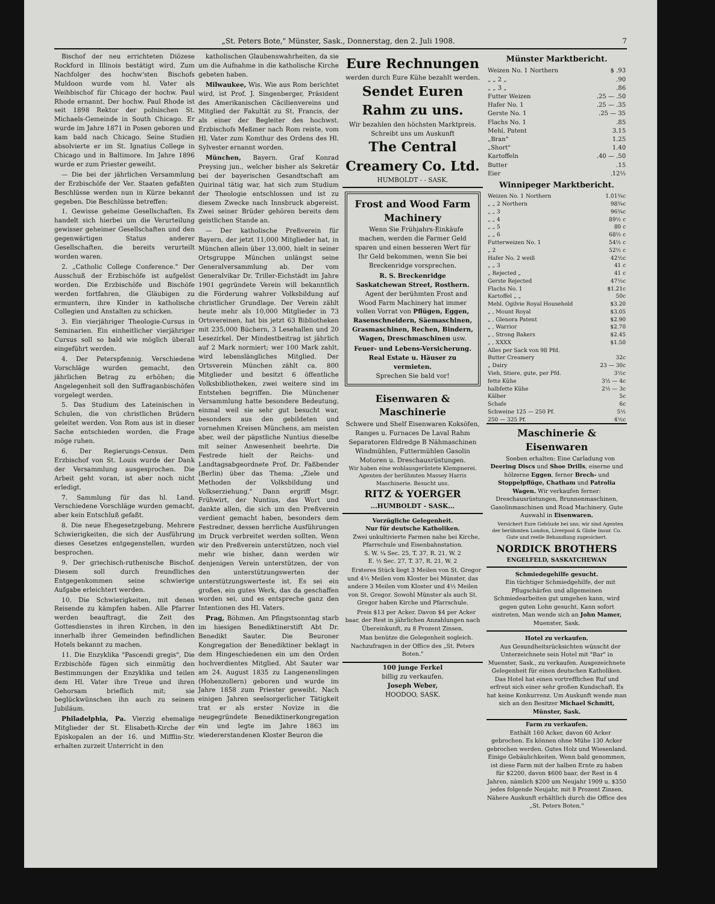„St. Peters Bote," Münster, Sask., Donnerstag, den 2. Juli 1908. 7
Bischof der neu errichteten Diözese Rockford in Illinois bestätigt wird. Zum Nachfolger des hochw'sten Bischofs Muldoon wurde vom hl. Vater als Weihbischof für Chicago der hochw. Paul Rhode ernannt. Der hochw. Paul Rhode ist seit 1898 Rektor der polnischen St. Michaels-Gemeinde in South Chicago. Er wurde im Jahre 1871 in Posen geboren und kam bald nach Chicago. Seine Studien absolvierte er im St. Ignatius College in Chicago und in Baltimore. Im Jahre 1896 wurde er zum Priester geweiht.
— Die bei der jährlichen Versammlung der Erzbischöfe der Ver. Staaten gefaßten Beschlüsse werden nun in Kürze bekannt gegeben. Die Beschlüsse betreffen:
1. Gewisse geheime Gesellschaften. Es handelt sich hierbei um die Verurteilung gewisser geheimer Gesellschaften und den gegenwärtigen Status anderer Gesellschaften, die bereits verurteilt worden waren.
2. „Catholic College Conference." Der Ausschuß der Erzbischöfe ist aufgelöst worden. Die Erzbischöfe und Bischöfe werden fortfahren, die Gläubigen zu ermuntern, ihre Kinder in katholische Collegien und Anstalten zu schicken.
3. Ein vierjähriger Theologie-Cursus in Seminarien. Ein einheitlicher vierjähriger Cursus soll so bald wie möglich überall eingeführt werden.
4. Der Peterspfennig. Verschiedene Vorschläge wurden gemacht, den jährlichen Betrag zu erhöhen; die Angelegenheit soll den Suffraganbischöfen vorgelegt werden.
5. Das Studium des Lateinischen in Schulen, die von christlichen Brüdern geleitet werden. Von Rom aus ist in dieser Sache entschieden worden, die Frage möge ruhen.
6. Der Regierungs-Census. Dem Erzbischof von St. Louis wurde der Dank der Versammlung ausgesprochen. Die Arbeit geht voran, ist aber noch nicht erledigt.
7. Sammlung für das hl. Land. Verschiedene Vorschläge wurden gemacht, aber kein Entschluß gefaßt.
8. Die neue Ehegesetzgebung. Mehrere Schwierigkeiten, die sich der Ausführung dieses Gesetzes entgegenstellen, wurden besprochen.
9. Der griechisch-ruthenische Bischof. Diesem soll durch freundliches Entgegenkommen seine schwierige Aufgabe erleichtert werden.
10. Die Schwierigkeiten, mit denen Reisende zu kämpfen haben. Alle Pfarrer werden beauftragt, die Zeit des Gottesdienstes in ihren Kirchen, in den innerhalb ihrer Gemeinden befindlichen Hotels bekannt zu machen.
11. Die Enzyklika "Pascendi gregis", Die Erzbischöfe fügen sich einmütig den Bestimmungen der Enzyklika und teilen dem Hl. Vater ihre Treue und ihren Gehorsam brieflich mit; sie beglückwünschen ihn auch zu seinem Jubiläum.
Philadelphia, Pa. Vierzig ehemalige Mitglieder der St. Elisabeth-Kirche der Episkopalen an der 16. und Mifflin-Str. erhalten zurzeit Unterricht in den
katholischen Glaubenswahrheiten, da sie um die Aufnahme in die katholische Kirche gebeten haben.
Milwaukee, Wis. Wie aus Rom berichtet wird, ist Prof. J. Singenberger, Präsident des Amerikanischen Cäcilienvereins und Mitglied der Fakultät zu St. Francis, der als einer der Begleiter des hochwst. Erzbischofs Meßmer nach Rom reiste, vom Hl. Vater zum Komthur des Ordens des Hl. Sylvester ernannt worden.
München, Bayern. Graf Konrad Preysing jun., welcher bisher als Sekretär bei der bayerischen Gesandtschaft am Quirinal tätig war, hat sich zum Studium der Theologie entschlossen und ist zu diesem Zwecke nach Innsbruck abgereist. Zwei seiner Brüder gehören bereits dem geistlichen Stande an.
— Der katholische Preßverein für Bayern, der jetzt 11,000 Mitglieder hat, in München allein über 13,000, hielt in seiner Ortsgruppe München unlängst seine Generalversammlung ab. Der vom Generalvikar Dr. Triller-Eichstädt im Jahre 1901 gegründete Verein will bekanntlich die Förderung wahrer Volksbildung auf christlicher Grundlage. Der Verein zählt heute mehr als 10,000 Mitglieder in 73 Ortsvereinen, hat bis jetzt 63 Bibliotheken mit 235,000 Büchern, 3 Lesehallen und 20 Lesezirkel. Der Mindestbeitrag ist jährlich auf 2 Mark normiert; wer 100 Mark zahlt, wird lebenslängliches Mitglied. Der Ortsverein München zählt ca. 800 Mitglieder und besitzt 6 öffentliche Volksbibliotheken, zwei weitere sind im Entstehen begriffen. Die Münchener Versammlung hatte besondere Bedeutung, einmal weil sie sehr gut besucht war, besonders aus den gebildeten und vornehmen Kreisen Münchens, am meisten aber, weil der päpstliche Nuntius dieselbe mit seiner Anwesenheit beehrte. Die Festrede hielt der Reichs- und Landtagsabgeordnete Prof. Dr. Faßbender (Berlin) über das Thema: „Ziele und Methoden der Volksbildung und Volkserziehung." Dann ergriff Msgr. Frühwirt, der Nuntius, das Wort und dankte allen, die sich um den Preßverein verdient gemacht haben, besonders dem Festredner, dessen herrliche Ausführungen im Druck verbreitet werden sollten. Wenn wir den Preßverein unterstützen, noch viel mehr wie bisher, dann werden wir denjenigen Verein unterstützen, der von den unterstützungswerten der unterstützungswerteste ist. Es sei ein großes, ein gutes Werk, das da geschaffen worden sei, und es entspreche ganz den Intentionen des Hl. Vaters.
Prag, Böhmen. Am Pfingstsonntag starb im hiesigen Benediktinerstift Abt Dr. Benedikt Sauter. Die Beuroner Kongregation der Benediktiner beklagt in dem Hingeschiedenen ein um den Orden hochverdientes Mitglied. Abt Sauter war am 24. August 1835 zu Langenenslingen (Hohenzollern) geboren und wurde im Jahre 1858 zum Priester geweiht. Nach einigen Jahren seelsorgerlicher Tätigkeit trat er als erster Novize in die neugegründete Benediktinerkongregation ein und legte im Jahre 1863 im wiedererstandenen Kloster Beuron die
Eure Rechnungen
werden durch Eure Kühe bezahlt werden.
Sendet Euren Rahm zu uns.
Wir bezahlen den höchsten Marktpreis.
Schreibt uns um Auskunft
The Central Creamery Co. Ltd.
HUMBOLDT - - SASK.
Frost and Wood Farm Machinery
Wenn Sie Frühjahrs-Einkäufe machen, werden die Farmer Geld sparen und einen besseren Wert für Ihr Geld bekommen, wenn Sie bei Breckenridge vorsprechen.
R. S. Breckenridge
Saskatchewan Street, Rosthern.
Agent der berühmten Frost and Wood Farm Machinery hat immer vollen Vorrat von Pflügen, Eggen, Rasenschneidern, Säemaschinen, Grasmaschinen, Rechen, Bindern, Wagen, Dreschmaschinen usw.
Feuer- und Lebens-Versicherung.
Real Estate u. Häuser zu vermieten.
Sprechen Sie bald vor!
Eisenwaren & Maschinerie
Schwere und Shelf Eisenwaren Koksöfen, Ranges u. Furnaces De Laval Rahm Separatoren Eldredge B Nähmaschinen Windmühlen, Futtermühlen Gasolin Motoren u. Dreschausrüstungen.
Wir haben eine wohlausgerüstete Klempnerei. Agenten der berühmten Massey Harris Maschinerie. Besucht uns.
RITZ & YOERGER
...HUMBOLDT - SASK...
Vorzügliche Gelegenheit.
Nur für deutsche Katholiken.
Zwei unkultivierte Farmen nahe bei Kirche, Pfarrschule und Eisenbahnstation.
S. W. ¼ Sec. 25, T. 37, R. 21, W. 2
E. ½ Sec. 27, T. 37, R. 21, W. 2
Ersteres Stück liegt 3 Meilen von St. Gregor und 4½ Meilen vom Kloster bei Münster, das andere 3 Meilen vom Kloster und 4½ Meilen von St. Gregor. Sowohl Münster als auch St. Gregor haben Kirche und Pfarrschule.
Preis $13 per Acker. Davon $4 per Acker baar, der Rest in jährlichen Anzahlungen nach Übereinkunft, zu 8 Prozent Zinsen.
Man benütze die Gelegenheit sogleich. Nachzufragen in der Office des „St. Peters Boten."
100 junge Ferkel
billig zu verkaufen.
Joseph Weber,
HOODOO, SASK.
Münster Marktbericht.
| Weizen No. 1 Northern | $ .93 |
| „ „ 2 „ | .90 |
| „ „ 3 „ | .86 |
| Futter Weizen | .25 — .50 |
| Hafer No. 1 | .25 — .35 |
| Gerste No. 1 | .25 — 35 |
| Flachs No. 1 | .85 |
| Mehl, Patent | 3.15 |
| „Bran" | 1.25 |
| „Short" | 1.40 |
| Kartoffeln | .40 — .50 |
| Butter | .15 |
| Eier | .12½ |
Winnipeger Marktbericht.
| Weizen No. 1 Northern | 1.01¾c |
| „ „ 2 Northern | 98¾c |
| „ „ 3 | 96¾c |
| „ „ 4 | 89½ c |
| „ „ 5 | 80 c |
| „ „ 6 | 68½ c |
| Futterweizen No. 1 | 54½ c |
| „ 2 | 52½ c |
| Hafer No. 2 weiß | 42½c |
| „ „ 3 | 41 c |
| „ Rejected „ | 41 c |
| Gerste Rejected | 47½c |
| Flachs No. 1 | $1.21c |
| Kartoffel „ „ | 50c |
| Mehl, Ogilvie Royal Household | $3.20 |
| „ , Mount Royal | $3.05 |
| „ , Glenora Patent | $2.90 |
| „ , Warrior | $2.70 |
| „ , Strong Bakers | $2.45 |
| „ , XXXX | $1.50 |
| Alles per Sack von 98 Pfd. | |
| Butter Creamery | 32c |
| „ Dairy | 23 — 30c |
| Vieh, Stiere, gute, per Pfd. | 3½c |
| fette Kühe | 3½ — 4c |
| halbfette Kühe | 2½ — 3c |
| Kälber | 5c |
| Schafe | 6c |
| Schweine 125 — 250 Pf. | 5½ |
| 250 — 325 Pf. | 4½c |
Maschinerie & Eisenwaren
Soeben erhalten: Eine Carladung von Deering Discs und Shoe Drills, eiserne und hölzerne Eggen, ferner Brech- und Stoppelpflüge, Chatham und Patrolia Wagen. Wir verkaufen ferner: Dreschausrüstungen, Brunnenmaschinen, Gasolinmaschinen und Road Machinery. Gute Auswahl in Eisenwaren.
Versichert Eure Gebäude bei uns; wir sind Agenten der berühmten London, Liverpool & Globe Insur. Co. Gute und reelle Behandlung zugesichert.
NORDICK BROTHERS
ENGELFELD, SASKATCHEWAN
Schmiedegehilfe gesucht.
Ein tüchtiger Schmiedgehilfe, der mit Pflugschärfen und allgemeinen Schmiedearbeiten gut umgehen kann, wird gegen guten Lohn gesucht. Kann sofort eintreten. Man wende sich an John Mamer, Muenster, Sask.
Hotel zu verkaufen.
Aus Gesundheitsrücksichten wünscht der Unterzeichnete sein Hotel mit "Bar" in Muenster, Sask., zu verkaufen. Ausgezeichnete Gelegenheit für einen deutschen Katholiken. Das Hotel hat einen vortrefflichen Ruf und erfreut sich einer sehr großen Kundschaft. Es hat keine Konkurrenz. Um Auskunft wende man sich an den Besitzer Michael Schmitt, Münster, Sask.
Farm zu verkaufen.
Enthält 160 Acker, davon 60 Acker gebrochen. Es können ohne Mühe 130 Acker gebrochen werden. Gutes Holz und Wiesenland. Einige Gebäulichkeiten. Wenn bald genommen, ist diese Farm mit der halben Ernte zu haben für $2200, davon $600 baar, der Rest in 4 Jahren, nämlich $200 um Neujahr 1909 u. $350 jedes folgende Neujahr, mit 8 Prozent Zinsen. Nähere Auskunft erhältlich durch die Office des „St. Peters Boten."